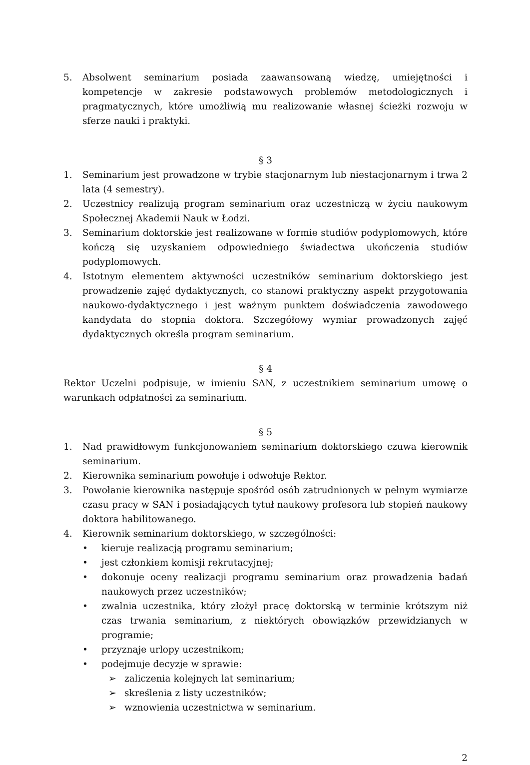5. Absolwent seminarium posiada zaawansowaną wiedzę, umiejętności i kompetencje w zakresie podstawowych problemów metodologicznych i pragmatycznych, które umożliwią mu realizowanie własnej ścieżki rozwoju w sferze nauki i praktyki.
§ 3
1. Seminarium jest prowadzone w trybie stacjonarnym lub niestacjonarnym i trwa 2 lata (4 semestry).
2. Uczestnicy realizują program seminarium oraz uczestniczą w życiu naukowym Społecznej Akademii Nauk w Łodzi.
3. Seminarium doktorskie jest realizowane w formie studiów podyplomowych, które kończą się uzyskaniem odpowiedniego świadectwa ukończenia studiów podyplomowych.
4. Istotnym elementem aktywności uczestników seminarium doktorskiego jest prowadzenie zajęć dydaktycznych, co stanowi praktyczny aspekt przygotowania naukowo-dydaktycznego i jest ważnym punktem doświadczenia zawodowego kandydata do stopnia doktora. Szczegółowy wymiar prowadzonych zajęć dydaktycznych określa program seminarium.
§ 4
Rektor Uczelni podpisuje, w imieniu SAN, z uczestnikiem seminarium umowę o warunkach odpłatności za seminarium.
§ 5
1. Nad prawidłowym funkcjonowaniem seminarium doktorskiego czuwa kierownik seminarium.
2. Kierownika seminarium powołuje i odwołuje Rektor.
3. Powołanie kierownika następuje spośród osób zatrudnionych w pełnym wymiarze czasu pracy w SAN i posiadających tytuł naukowy profesora lub stopień naukowy doktora habilitowanego.
4. Kierownik seminarium doktorskiego, w szczególności:
• kieruje realizacją programu seminarium;
• jest członkiem komisji rekrutacyjnej;
• dokonuje oceny realizacji programu seminarium oraz prowadzenia badań naukowych przez uczestników;
• zwalnia uczestnika, który złożył pracę doktorską w terminie krótszym niż czas trwania seminarium, z niektórych obowiązków przewidzianych w programie;
• przyznaje urlopy uczestnikom;
• podejmuje decyzje w sprawie:
➢ zaliczenia kolejnych lat seminarium;
➢ skreślenia z listy uczestników;
➢ wznowienia uczestnictwa w seminarium.
2